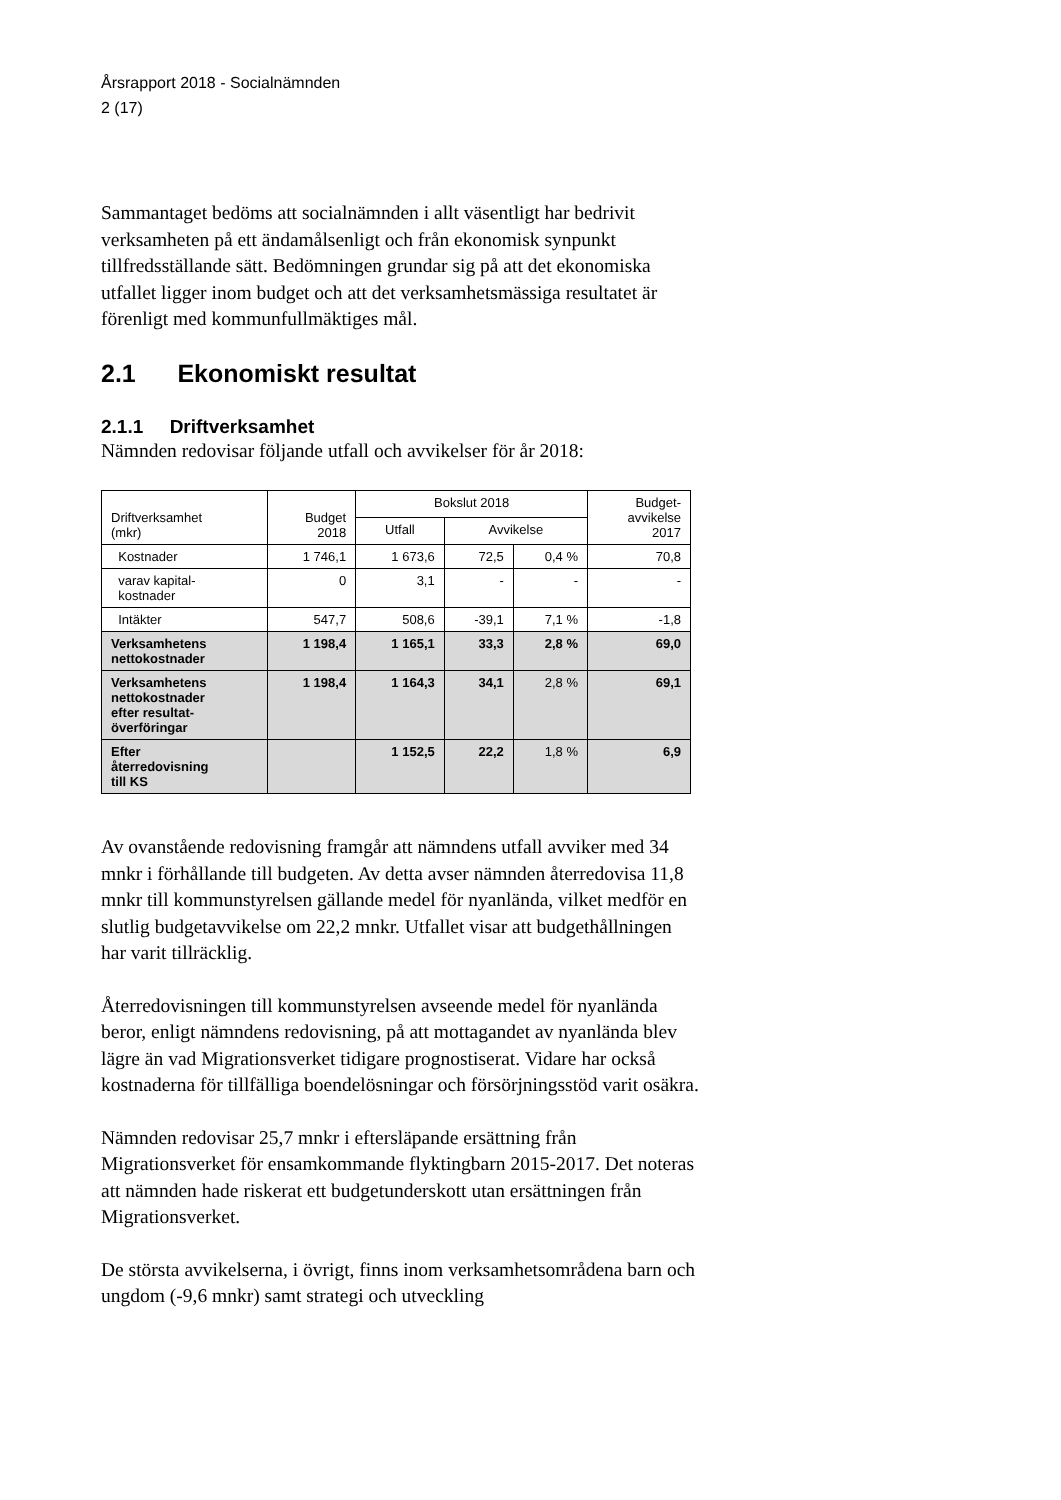Årsrapport 2018 - Socialnämnden
2 (17)
Sammantaget bedöms att socialnämnden i allt väsentligt har bedrivit verksamheten på ett ändamålsenligt och från ekonomisk synpunkt tillfredsställande sätt. Bedömningen grundar sig på att det ekonomiska utfallet ligger inom budget och att det verksamhetsmässiga resultatet är förenligt med kommunfullmäktiges mål.
2.1 Ekonomiskt resultat
2.1.1 Driftverksamhet
Nämnden redovisar följande utfall och avvikelser för år 2018:
| Driftverksamhet (mkr) | Budget 2018 | Bokslut 2018 | | | Budget- avvikelse 2017 |
| --- | --- | --- | --- | --- | --- |
| | | Utfall | Avvikelse | | |
| Kostnader | 1 746,1 | 1 673,6 | 72,5 | 0,4 % | 70,8 |
| varav kapital- kostnader | 0 | 3,1 | - | - | - |
| Intäkter | 547,7 | 508,6 | -39,1 | 7,1 % | -1,8 |
| Verksamhetens nettokostnader | 1 198,4 | 1 165,1 | 33,3 | 2,8 % | 69,0 |
| Verksamhetens nettokostnader efter resultat- överföringar | 1 198,4 | 1 164,3 | 34,1 | 2,8 % | 69,1 |
| Efter återredovisning till KS | | 1 152,5 | 22,2 | 1,8 % | 6,9 |
Av ovanstående redovisning framgår att nämndens utfall avviker med 34 mnkr i förhållande till budgeten. Av detta avser nämnden återredovisa 11,8 mnkr till kommunstyrelsen gällande medel för nyanlända, vilket medför en slutlig budgetavvikelse om 22,2 mnkr. Utfallet visar att budgethållningen har varit tillräcklig.
Återredovisningen till kommunstyrelsen avseende medel för nyanlända beror, enligt nämndens redovisning, på att mottagandet av nyanlända blev lägre än vad Migrationsverket tidigare prognostiserat. Vidare har också kostnaderna för tillfälliga boendelösningar och försörjningsstöd varit osäkra.
Nämnden redovisar 25,7 mnkr i eftersläpande ersättning från Migrationsverket för ensamkommande flyktingbarn 2015-2017. Det noteras att nämnden hade riskerat ett budgetunderskott utan ersättningen från Migrationsverket.
De största avvikelserna, i övrigt, finns inom verksamhetsområdena barn och ungdom (-9,6 mnkr) samt strategi och utveckling